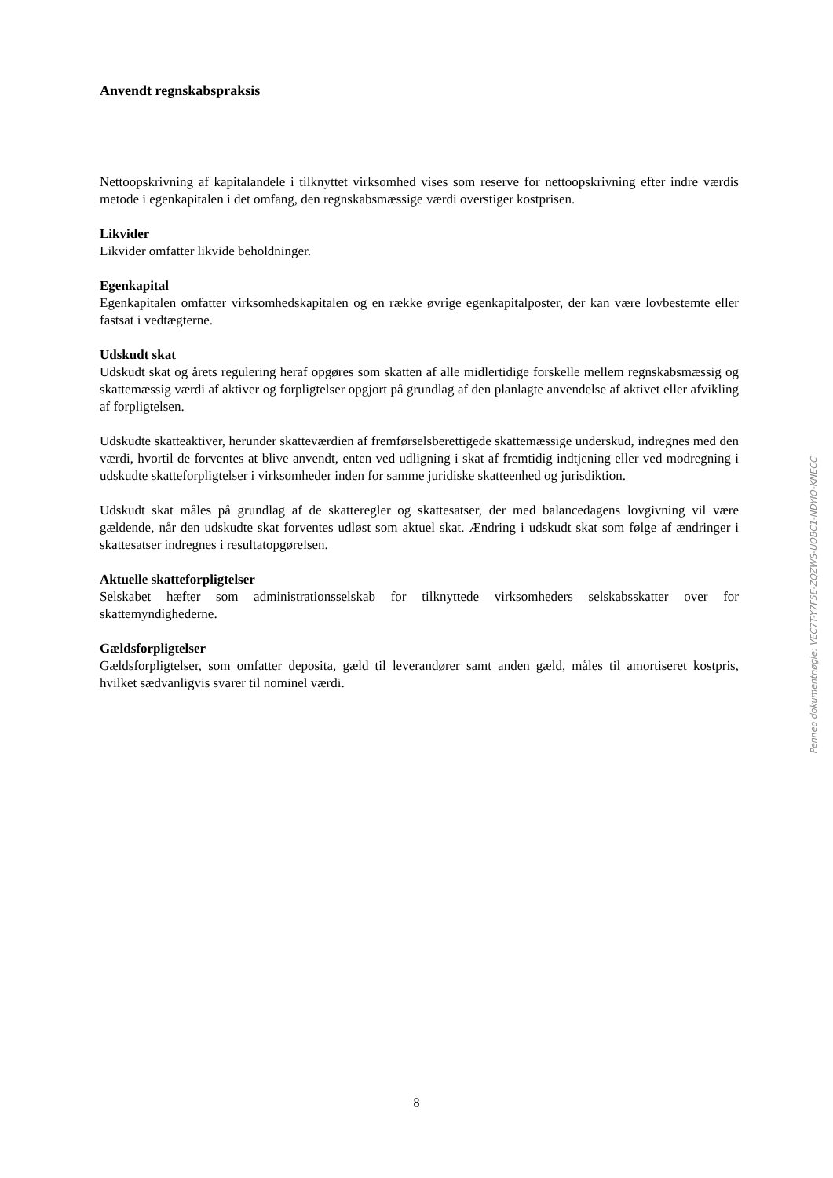Anvendt regnskabspraksis
Nettoopskrivning af kapitalandele i tilknyttet virksomhed vises som reserve for nettoopskrivning efter indre værdis metode i egenkapitalen i det omfang, den regnskabsmæssige værdi overstiger kostprisen.
Likvider
Likvider omfatter likvide beholdninger.
Egenkapital
Egenkapitalen omfatter virksomhedskapitalen og en række øvrige egenkapitalposter, der kan være lovbestemte eller fastsat i vedtægterne.
Udskudt skat
Udskudt skat og årets regulering heraf opgøres som skatten af alle midlertidige forskelle mellem regnskabsmæssig og skattemæssig værdi af aktiver og forpligtelser opgjort på grundlag af den planlagte anvendelse af aktivet eller afvikling af forpligtelsen.
Udskudte skatteaktiver, herunder skatteværdien af fremførselsberettigede skattemæssige underskud, indregnes med den værdi, hvortil de forventes at blive anvendt, enten ved udligning i skat af fremtidig indtjening eller ved modregning i udskudte skatteforpligtelser i virksomheder inden for samme juridiske skatteenhed og jurisdiktion.
Udskudt skat måles på grundlag af de skatteregler og skattesatser, der med balancedagens lovgivning vil være gældende, når den udskudte skat forventes udløst som aktuel skat. Ændring i udskudt skat som følge af ændringer i skattesatser indregnes i resultatopgørelsen.
Aktuelle skatteforpligtelser
Selskabet hæfter som administrationsselskab for tilknyttede virksomheders selskabsskatter over for skattemyndighederne.
Gældsforpligtelser
Gældsforpligtelser, som omfatter deposita, gæld til leverandører samt anden gæld, måles til amortiseret kostpris, hvilket sædvanligvis svarer til nominel værdi.
Penneo dokumentnøgle: VEC7T-Y7F5E-ZQZWS-UOBC1-NDYIO-KNECC
8